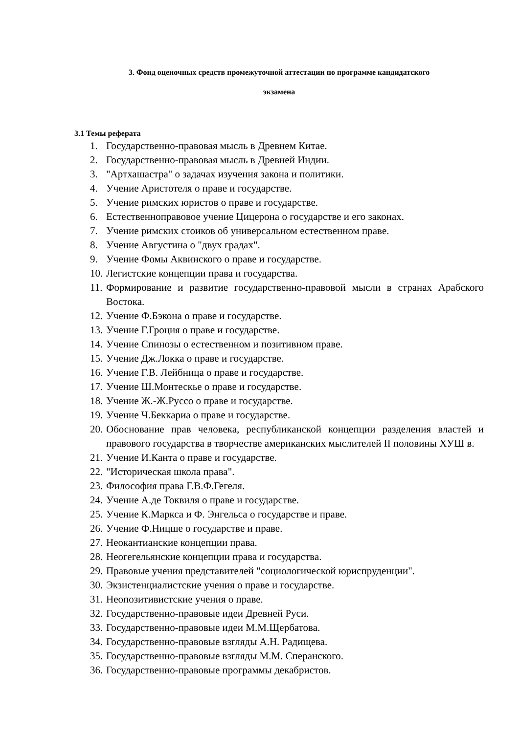3. Фонд оценочных средств промежуточной аттестации по программе кандидатского
экзамена
3.1 Темы реферата
1. Государственно-правовая мысль в Древнем Китае.
2. Государственно-правовая мысль в Древней Индии.
3. "Артхашастра" о задачах изучения закона и политики.
4. Учение Аристотеля о праве и государстве.
5. Учение римских юристов о праве и государстве.
6. Естественноправовое учение Цицерона о государстве и его законах.
7. Учение римских стоиков об универсальном естественном праве.
8. Учение Августина о "двух градах".
9. Учение Фомы Аквинского о праве и государстве.
10. Легистские концепции права и государства.
11. Формирование и развитие государственно-правовой мысли в странах Арабского Востока.
12. Учение Ф.Бэкона о праве и государстве.
13. Учение Г.Гроция о праве и государстве.
14. Учение Спинозы о естественном и позитивном праве.
15. Учение Дж.Локка о праве и государстве.
16. Учение Г.В. Лейбница о праве и государстве.
17. Учение Ш.Монтескье о праве и государстве.
18. Учение Ж.-Ж.Руссо о праве и государстве.
19. Учение Ч.Беккариа о праве и государстве.
20. Обоснование прав человека, республиканской концепции разделения властей и правового государства в творчестве американских мыслителей II половины XУШ в.
21. Учение И.Канта о праве и государстве.
22. "Историческая школа права".
23. Философия права Г.В.Ф.Гегеля.
24. Учение А.де Токвиля о праве и государстве.
25. Учение К.Маркса и Ф. Энгельса о государстве и праве.
26. Учение Ф.Ницше о государстве и праве.
27. Неокантианские концепции права.
28. Неогегельянские концепции права и государства.
29. Правовые учения представителей "социологической юриспруденции".
30. Экзистенциалистские учения о праве и государстве.
31. Неопозитивистские учения о праве.
32. Государственно-правовые идеи Древней Руси.
33. Государственно-правовые идеи М.М.Щербатова.
34. Государственно-правовые взгляды А.Н. Радищева.
35. Государственно-правовые взгляды М.М. Сперанского.
36. Государственно-правовые программы декабристов.